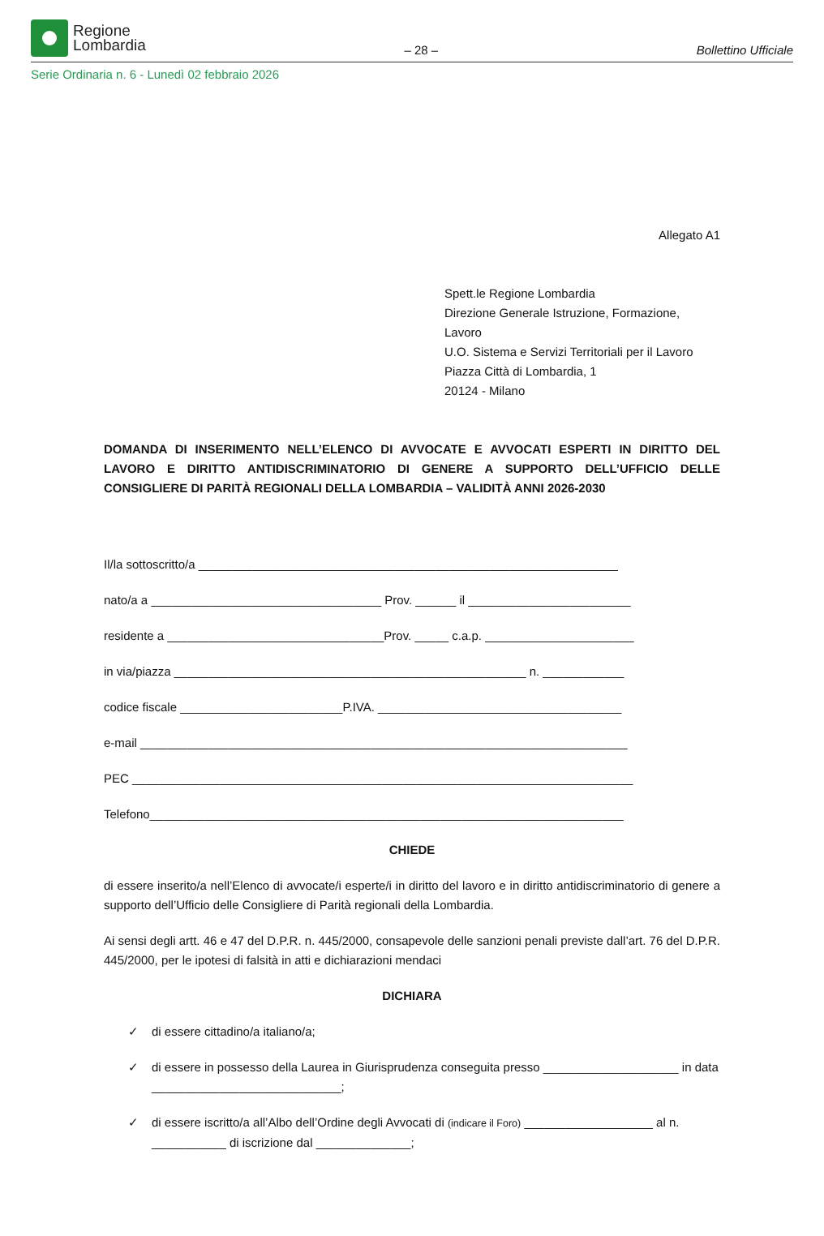Regione
Lombardia
– 28 –
Bollettino Ufficiale
Serie Ordinaria n. 6 - Lunedì 02 febbraio 2026
Allegato A1
Spett.le Regione Lombardia
Direzione Generale Istruzione, Formazione, Lavoro
U.O. Sistema e Servizi Territoriali per il Lavoro
Piazza Città di Lombardia, 1
20124 - Milano
DOMANDA DI INSERIMENTO NELL’ELENCO DI AVVOCATE E AVVOCATI ESPERTI IN DIRITTO DEL LAVORO E DIRITTO ANTIDISCRIMINATORIO DI GENERE A SUPPORTO DELL’UFFICIO DELLE CONSIGLIERE DI PARITÀ REGIONALI DELLA LOMBARDIA – VALIDITÀ ANNI 2026-2030
Il/la sottoscritto/a ______________________________________________________________
nato/a a __________________________________ Prov. ______ il ________________________
residente a ________________________________Prov. _____ c.a.p. ______________________
in via/piazza ____________________________________________________ n. ____________
codice fiscale ________________________P.IVA. ____________________________________
e-mail ________________________________________________________________________
PEC __________________________________________________________________________
Telefono______________________________________________________________________
CHIEDE
di essere inserito/a nell’Elenco di avvocate/i esperte/i in diritto del lavoro e in diritto antidiscriminatorio di genere a supporto dell’Ufficio delle Consigliere di Parità regionali della Lombardia.
Ai sensi degli artt. 46 e 47 del D.P.R. n. 445/2000, consapevole delle sanzioni penali previste dall’art. 76 del D.P.R. 445/2000, per le ipotesi di falsità in atti e dichiarazioni mendaci
DICHIARA
✓ di essere cittadino/a italiano/a;
✓ di essere in possesso della Laurea in Giurisprudenza conseguita presso ____________________ in data ____________________________;
✓ di essere iscritto/a all’Albo dell’Ordine degli Avvocati di (indicare il Foro) ___________________ al n. ___________ di iscrizione dal ______________;